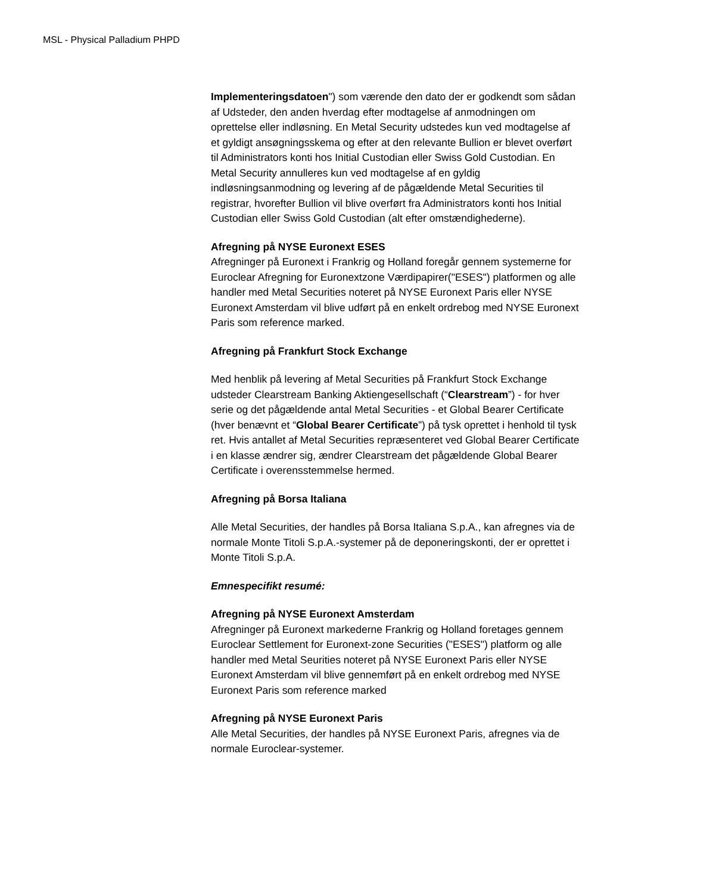MSL - Physical Palladium PHPD
Implementeringsdatoen") som værende den dato der er godkendt som sådan af Udsteder, den anden hverdag efter modtagelse af anmodningen om oprettelse eller indløsning. En Metal Security udstedes kun ved modtagelse af et gyldigt ansøgningsskema og efter at den relevante Bullion er blevet overført til Administrators konti hos Initial Custodian eller Swiss Gold Custodian. En Metal Security annulleres kun ved modtagelse af en gyldig indløsningsanmodning og levering af de pågældende Metal Securities til registrar, hvorefter Bullion vil blive overført fra Administrators konti hos Initial Custodian eller Swiss Gold Custodian (alt efter omstændighederne).
Afregning på NYSE Euronext ESES
Afregninger på Euronext i Frankrig og Holland foregår gennem systemerne for Euroclear Afregning for Euronextzone Værdipapirer("ESES") platformen og alle handler med Metal Securities noteret på NYSE Euronext Paris eller NYSE Euronext Amsterdam vil blive udført på en enkelt ordrebog med NYSE Euronext Paris som reference marked.
Afregning på Frankfurt Stock Exchange
Med henblik på levering af Metal Securities på Frankfurt Stock Exchange udsteder Clearstream Banking Aktiengesellschaft (“Clearstream”) - for hver serie og det pågældende antal Metal Securities - et Global Bearer Certificate (hver benævnt et “Global Bearer Certificate”) på tysk oprettet i henhold til tysk ret. Hvis antallet af Metal Securities repræsenteret ved Global Bearer Certificate i en klasse ændrer sig, ændrer Clearstream det pågældende Global Bearer Certificate i overensstemmelse hermed.
Afregning på Borsa Italiana
Alle Metal Securities, der handles på Borsa Italiana S.p.A., kan afregnes via de normale Monte Titoli S.p.A.-systemer på de deponeringskonti, der er oprettet i Monte Titoli S.p.A.
Emnespecifikt resumé:
Afregning på NYSE Euronext Amsterdam
Afregninger på Euronext markederne Frankrig og Holland foretages gennem Euroclear Settlement for Euronext-zone Securities ("ESES") platform og alle handler med Metal Seurities noteret på NYSE Euronext Paris eller NYSE Euronext Amsterdam vil blive gennemført på en enkelt ordrebog med NYSE Euronext Paris som reference marked
Afregning på NYSE Euronext Paris
Alle Metal Securities, der handles på NYSE Euronext Paris, afregnes via de normale Euroclear-systemer.